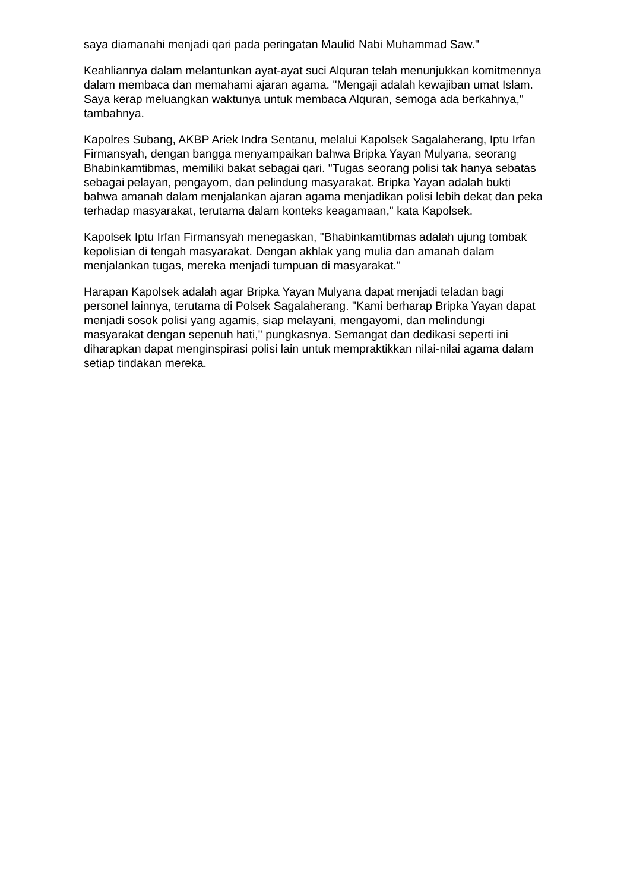saya diamanahi menjadi qari pada peringatan Maulid Nabi Muhammad Saw."
Keahliannya dalam melantunkan ayat-ayat suci Alquran telah menunjukkan komitmennya dalam membaca dan memahami ajaran agama. "Mengaji adalah kewajiban umat Islam. Saya kerap meluangkan waktunya untuk membaca Alquran, semoga ada berkahnya," tambahnya.
Kapolres Subang, AKBP Ariek Indra Sentanu, melalui Kapolsek Sagalaherang, Iptu Irfan Firmansyah, dengan bangga menyampaikan bahwa Bripka Yayan Mulyana, seorang Bhabinkamtibmas, memiliki bakat sebagai qari. "Tugas seorang polisi tak hanya sebatas sebagai pelayan, pengayom, dan pelindung masyarakat. Bripka Yayan adalah bukti bahwa amanah dalam menjalankan ajaran agama menjadikan polisi lebih dekat dan peka terhadap masyarakat, terutama dalam konteks keagamaan," kata Kapolsek.
Kapolsek Iptu Irfan Firmansyah menegaskan, "Bhabinkamtibmas adalah ujung tombak kepolisian di tengah masyarakat. Dengan akhlak yang mulia dan amanah dalam menjalankan tugas, mereka menjadi tumpuan di masyarakat."
Harapan Kapolsek adalah agar Bripka Yayan Mulyana dapat menjadi teladan bagi personel lainnya, terutama di Polsek Sagalaherang. "Kami berharap Bripka Yayan dapat menjadi sosok polisi yang agamis, siap melayani, mengayomi, dan melindungi masyarakat dengan sepenuh hati," pungkasnya. Semangat dan dedikasi seperti ini diharapkan dapat menginspirasi polisi lain untuk mempraktikkan nilai-nilai agama dalam setiap tindakan mereka.